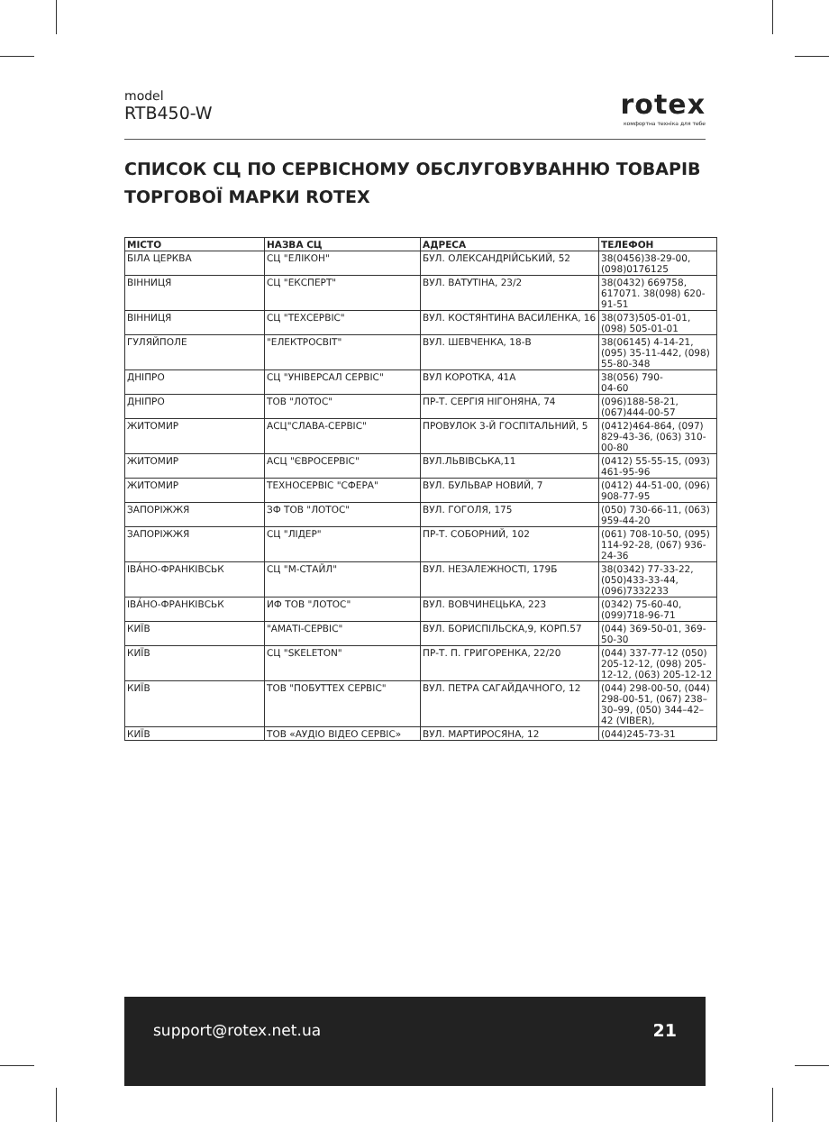model
RTB450-W
rotex
комфортна техніка для тебе
СПИСОК СЦ ПО СЕРВІСНОМУ ОБСЛУГОВУВАННЮ ТОВАРІВ ТОРГОВОЇ МАРКИ ROTEX
| МІСТО | НАЗВА СЦ | АДРЕСА | ТЕЛЕФОН |
| --- | --- | --- | --- |
| БІЛА ЦЕРКВА | СЦ "ЕЛІКОН" | БУЛ. ОЛЕКСАНДРІЙСЬКИЙ, 52 | 38(0456)38-29-00, (098)0176125 |
| ВІННИЦЯ | СЦ "ЕКСПЕРТ" | ВУЛ. ВАТУТІНА, 23/2 | 38(0432) 669758, 617071. 38(098) 620-91-51 |
| ВІННИЦЯ | СЦ "ТЕХСЕРВІС" | ВУЛ. КОСТЯНТИНА ВАСИЛЕНКА, 16 | 38(073)505-01-01, (098) 505-01-01 |
| ГУЛЯЙПОЛЕ | "ЕЛЕКТРОСВІТ" | ВУЛ. ШЕВЧЕНКА, 18-В | 38(06145) 4-14-21, (095) 35-11-442, (098) 55-80-348 |
| ДНІПРО | СЦ "УНІВЕРСАЛ СЕРВІС" | ВУЛ КОРОТКА, 41А | 38(056) 790- 04-60 |
| ДНІПРО | ТОВ "ЛОТОС" | ПР-Т. СЕРГІЯ НІГОНЯНА, 74 | (096)188-58-21, (067)444-00-57 |
| ЖИТОМИР | АСЦ"СЛАВА-СЕРВІС" | ПРОВУЛОК 3-Й ГОСПІТАЛЬНИЙ, 5 | (0412)464-864, (097) 829-43-36, (063) 310-00-80 |
| ЖИТОМИР | АСЦ "ЄВРОСЕРВІС" | ВУЛ.ЛЬВІВСЬКА,11 | (0412) 55-55-15, (093) 461-95-96 |
| ЖИТОМИР | ТЕХНОСЕРВІС "СФЕРА" | ВУЛ. БУЛЬВАР НОВИЙ, 7 | (0412) 44-51-00, (096) 908-77-95 |
| ЗАПОРІЖЖЯ | ЗФ ТОВ "ЛОТОС" | ВУЛ. ГОГОЛЯ, 175 | (050) 730-66-11, (063) 959-44-20 |
| ЗАПОРІЖЖЯ | СЦ "ЛІДЕР" | ПР-Т. СОБОРНИЙ, 102 | (061) 708-10-50, (095) 114-92-28, (067) 936-24-36 |
| ІВА́НО-ФРАНКІВСЬК | СЦ "М-СТАЙЛ" | ВУЛ. НЕЗАЛЕЖНОСТІ, 179Б | 38(0342) 77-33-22, (050)433-33-44, (096)7332233 |
| ІВА́НО-ФРАНКІВСЬК | ИФ ТОВ "ЛОТОС" | ВУЛ. ВОВЧИНЕЦЬКА, 223 | (0342) 75-60-40, (099)718-96-71 |
| КИЇВ | "АМАТІ-СЕРВІС" | ВУЛ. БОРИСПІЛЬСКА,9, КОРП.57 | (044) 369-50-01, 369-50-30 |
| КИЇВ | СЦ "SKELETON" | ПР-Т. П. ГРИГОРЕНКА, 22/20 | (044) 337-77-12 (050) 205-12-12, (098) 205-12-12, (063) 205-12-12 |
| КИЇВ | ТОВ "ПОБУТТЕХ СЕРВІС" | ВУЛ. ПЕТРА САГАЙДАЧНОГО, 12 | (044) 298-00-50, (044) 298-00-51, (067) 238–30–99, (050) 344–42–42 (VIBER), |
| КИЇВ | ТОВ «АУДІО ВІДЕО СЕРВІС» | ВУЛ. МАРТИРОСЯНА, 12 | (044)245-73-31 |
support@rotex.net.ua 21